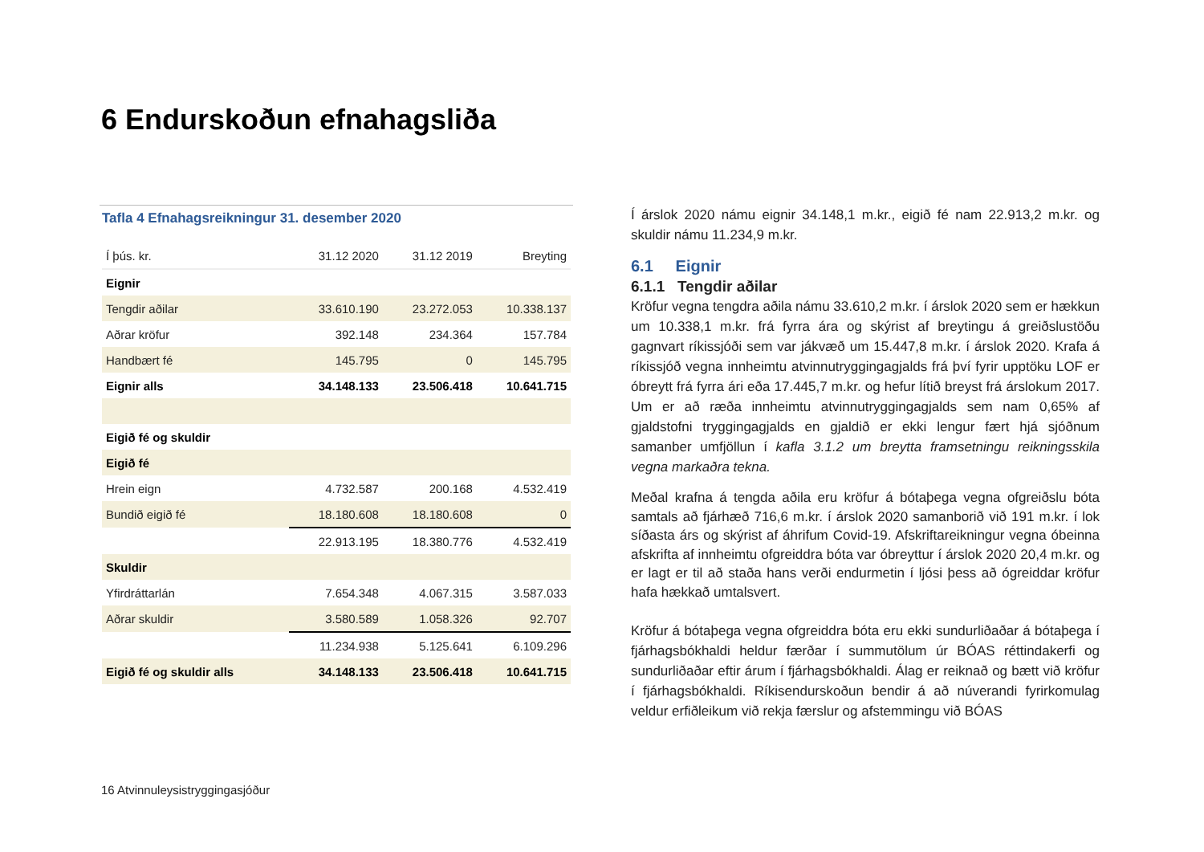6 Endurskoðun efnahagsliða
Tafla 4 Efnahagsreikningur 31. desember 2020
| Í þús. kr. | 31.12 2020 | 31.12 2019 | Breyting |
| --- | --- | --- | --- |
| Eignir | | | |
| Tengdir aðilar | 33.610.190 | 23.272.053 | 10.338.137 |
| Aðrar kröfur | 392.148 | 234.364 | 157.784 |
| Handbært fé | 145.795 | 0 | 145.795 |
| Eignir alls | 34.148.133 | 23.506.418 | 10.641.715 |
| Eigið fé og skuldir | | | |
| Eigið fé | | | |
| Hrein eign | 4.732.587 | 200.168 | 4.532.419 |
| Bundið eigið fé | 18.180.608 | 18.180.608 | 0 |
| | 22.913.195 | 18.380.776 | 4.532.419 |
| Skuldir | | | |
| Yfirdráttarlán | 7.654.348 | 4.067.315 | 3.587.033 |
| Aðrar skuldir | 3.580.589 | 1.058.326 | 92.707 |
| | 11.234.938 | 5.125.641 | 6.109.296 |
| Eigið fé og skuldir alls | 34.148.133 | 23.506.418 | 10.641.715 |
Í árslok 2020 námu eignir 34.148,1 m.kr., eigið fé nam 22.913,2 m.kr. og skuldir námu 11.234,9 m.kr.
6.1 Eignir
6.1.1 Tengdir aðilar
Kröfur vegna tengdra aðila námu 33.610,2 m.kr. í árslok 2020 sem er hækkun um 10.338,1 m.kr. frá fyrra ára og skýrist af breytingu á greiðslustöðu gagnvart ríkissjóði sem var jákvæð um 15.447,8 m.kr. í árslok 2020. Krafa á ríkissjóð vegna innheimtu atvinnutryggingagjalds frá því fyrir upptöku LOF er óbreytt frá fyrra ári eða 17.445,7 m.kr. og hefur lítið breyst frá árslokum 2017. Um er að ræða innheimtu atvinnutryggingagjalds sem nam 0,65% af gjaldstofni tryggingagjalds en gjaldið er ekki lengur fært hjá sjóðnum samanber umfjöllun í kafla 3.1.2 um breytta framsetningu reikningsskila vegna markaðra tekna.
Meðal krafna á tengda aðila eru kröfur á bótaþega vegna ofgreiðslu bóta samtals að fjárhæð 716,6 m.kr. í árslok 2020 samanborið við 191 m.kr. í lok síðasta árs og skýrist af áhrifum Covid-19. Afskriftareikningur vegna óbeinna afskrifta af innheimtu ofgreiddra bóta var óbreyttur í árslok 2020 20,4 m.kr. og er lagt er til að staða hans verði endurmetin í ljósi þess að ógreiddar kröfur hafa hækkað umtalsvert.
Kröfur á bótaþega vegna ofgreiddra bóta eru ekki sundurliðaðar á bótaþega í fjárhagsbókhaldi heldur færðar í summutölum úr BÓAS réttindakerfi og sundurliðaðar eftir árum í fjárhagsbókhaldi. Álag er reiknað og bætt við kröfur í fjárhagsbókhaldi. Ríkisendurskoðun bendir á að núverandi fyrirkomulag veldur erfiðleikum við rekja færslur og afstemmingu við BÓAS
16 Atvinnuleysistryggingasjóður